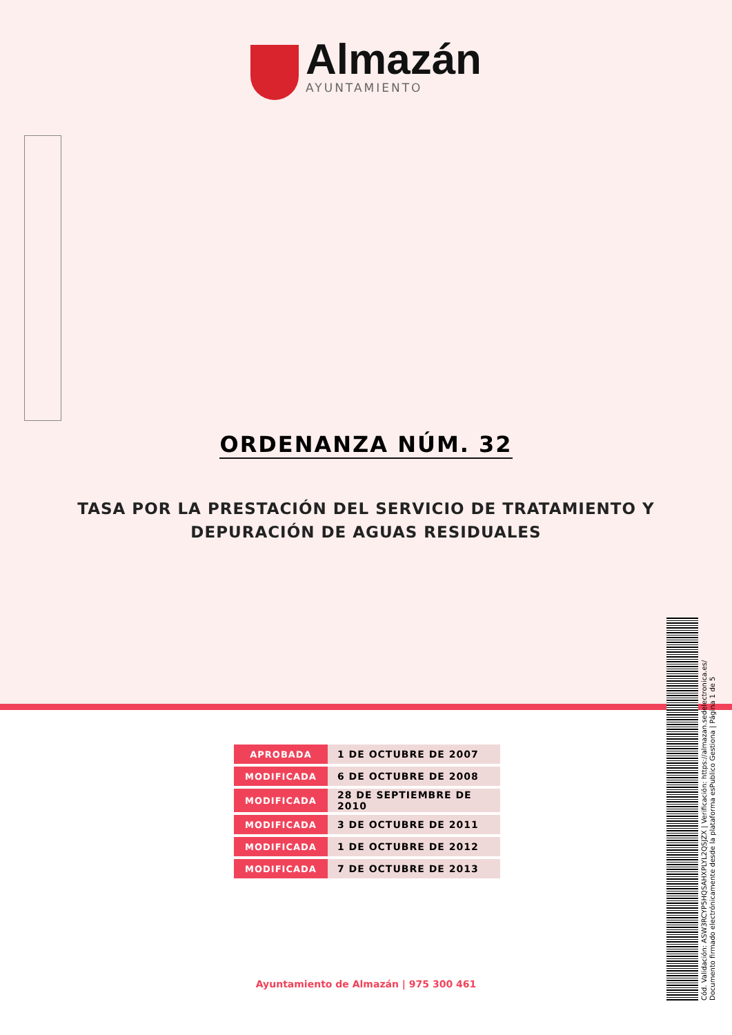Almazán
AYUNTAMIENTO
ORDENANZA NÚM. 32
TASA POR LA PRESTACIÓN DEL SERVICIO DE TRATAMIENTO Y
DEPURACIÓN DE AGUAS RESIDUALES
| APROBADA | 1 DE OCTUBRE DE 2007 |
| MODIFICADA | 6 DE OCTUBRE DE 2008 |
| MODIFICADA | 28 DE SEPTIEMBRE DE 2010 |
| MODIFICADA | 3 DE OCTUBRE DE 2011 |
| MODIFICADA | 1 DE OCTUBRE DE 2012 |
| MODIFICADA | 7 DE OCTUBRE DE 2013 |
Ayuntamiento de Almazán | 975 300 461
Cód. Validación: ASW3RCYP5HQSAHXPLYL2QSJZX | Verificación: https://almazan.sedelectronica.es/
Documento firmado electrónicamente desde la plataforma esPublico Gestiona | Página 1 de 5